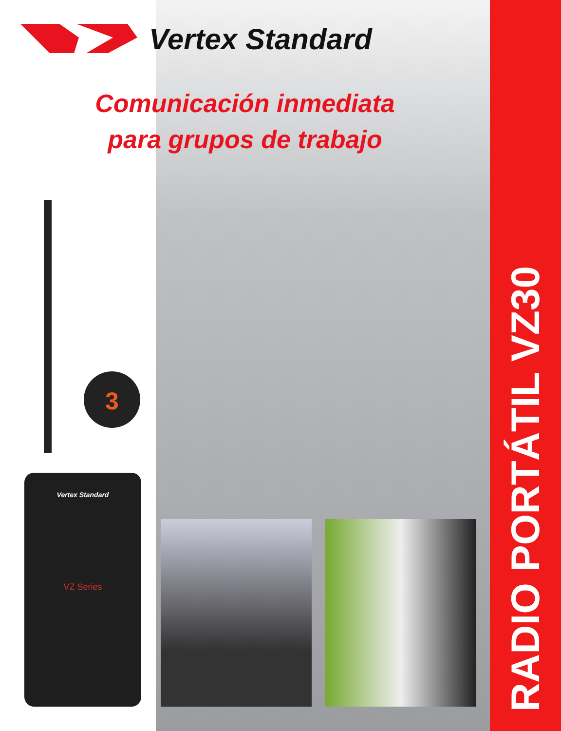Vertex Standard
Comunicación inmediata
para grupos de trabajo
3
Vertex Standard
VZ Series
RADIO PORTÁTIL VZ30